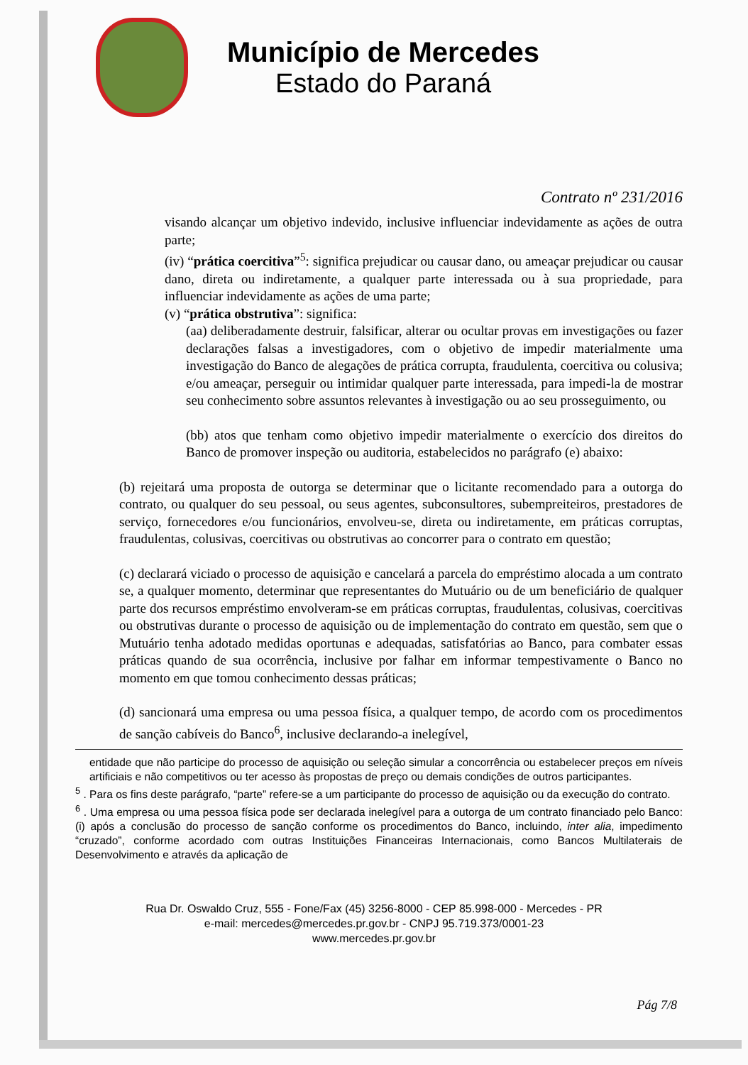Município de Mercedes
Estado do Paraná
Contrato nº 231/2016
visando alcançar um objetivo indevido, inclusive influenciar indevidamente as ações de outra parte;
(iv) “prática coercitiva”<sup>5</sup>: significa prejudicar ou causar dano, ou ameaçar prejudicar ou causar dano, direta ou indiretamente, a qualquer parte interessada ou à sua propriedade, para influenciar indevidamente as ações de uma parte;
(v) “prática obstrutiva”: significa:
(aa) deliberadamente destruir, falsificar, alterar ou ocultar provas em investigações ou fazer declarações falsas a investigadores, com o objetivo de impedir materialmente uma investigação do Banco de alegações de prática corrupta, fraudulenta, coercitiva ou colusiva; e/ou ameaçar, perseguir ou intimidar qualquer parte interessada, para impedi-la de mostrar seu conhecimento sobre assuntos relevantes à investigação ou ao seu prosseguimento, ou
(bb) atos que tenham como objetivo impedir materialmente o exercício dos direitos do Banco de promover inspeção ou auditoria, estabelecidos no parágrafo (e) abaixo:
(b) rejeitará uma proposta de outorga se determinar que o licitante recomendado para a outorga do contrato, ou qualquer do seu pessoal, ou seus agentes, subconsultores, subempreiteiros, prestadores de serviço, fornecedores e/ou funcionários, envolveu-se, direta ou indiretamente, em práticas corruptas, fraudulentas, colusivas, coercitivas ou obstrutivas ao concorrer para o contrato em questão;
(c) declarará viciado o processo de aquisição e cancelará a parcela do empréstimo alocada a um contrato se, a qualquer momento, determinar que representantes do Mutuário ou de um beneficiário de qualquer parte dos recursos empréstimo envolveram-se em práticas corruptas, fraudulentas, colusivas, coercitivas ou obstrutivas durante o processo de aquisição ou de implementação do contrato em questão, sem que o Mutuário tenha adotado medidas oportunas e adequadas, satisfatórias ao Banco, para combater essas práticas quando de sua ocorrência, inclusive por falhar em informar tempestivamente o Banco no momento em que tomou conhecimento dessas práticas;
(d) sancionará uma empresa ou uma pessoa física, a qualquer tempo, de acordo com os procedimentos de sanção cabíveis do Banco<sup>6</sup>, inclusive declarando-a inelegível,
entidade que não participe do processo de aquisição ou seleção simular a concorrência ou estabelecer preços em níveis artificiais e não competitivos ou ter acesso às propostas de preço ou demais condições de outros participantes.
<sup>5</sup> . Para os fins deste parágrafo, “parte” refere-se a um participante do processo de aquisição ou da execução do contrato.
<sup>6</sup> . Uma empresa ou uma pessoa física pode ser declarada inelegível para a outorga de um contrato financiado pelo Banco: (i) após a conclusão do processo de sanção conforme os procedimentos do Banco, incluindo, inter alia, impedimento “cruzado”, conforme acordado com outras Instituições Financeiras Internacionais, como Bancos Multilaterais de Desenvolvimento e através da aplicação de
Rua Dr. Oswaldo Cruz, 555 - Fone/Fax (45) 3256-8000 - CEP 85.998-000 - Mercedes - PR
e-mail: mercedes@mercedes.pr.gov.br - CNPJ 95.719.373/0001-23
www.mercedes.pr.gov.br
Pág 7/8